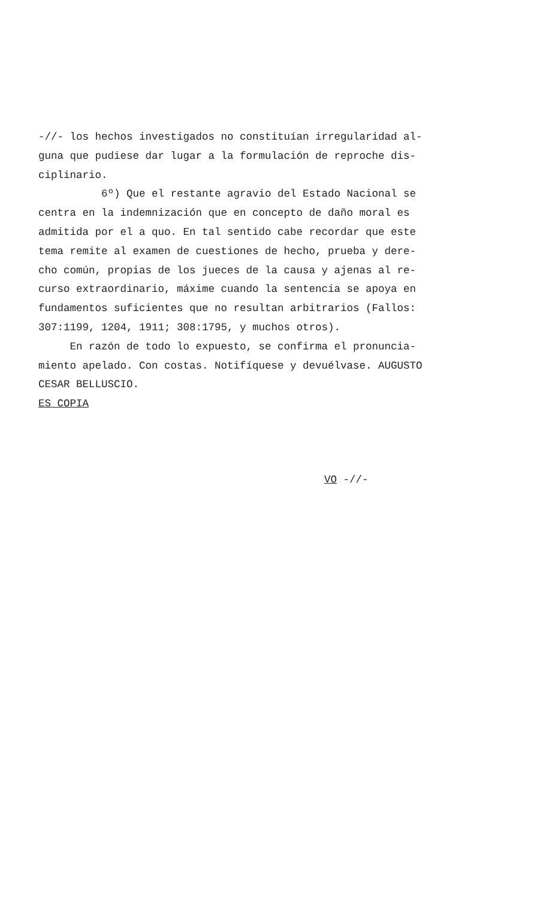-//- los hechos investigados no constituían irregularidad al-
guna que pudiese dar lugar a la formulación de reproche dis-
ciplinario.
6º) Que el restante agravio del Estado Nacional se
centra en la indemnización que en concepto de daño moral es
admitida por el a quo. En tal sentido cabe recordar que este
tema remite al examen de cuestiones de hecho, prueba y dere-
cho común, propias de los jueces de la causa y ajenas al re-
curso extraordinario, máxime cuando la sentencia se apoya en
fundamentos suficientes que no resultan arbitrarios (Fallos:
307:1199, 1204, 1911; 308:1795, y muchos otros).
En razón de todo lo expuesto, se confirma el pronuncia-
miento apelado. Con costas. Notifíquese y devuélvase. AUGUSTO
CESAR BELLUSCIO.
ES COPIA
VO -//-